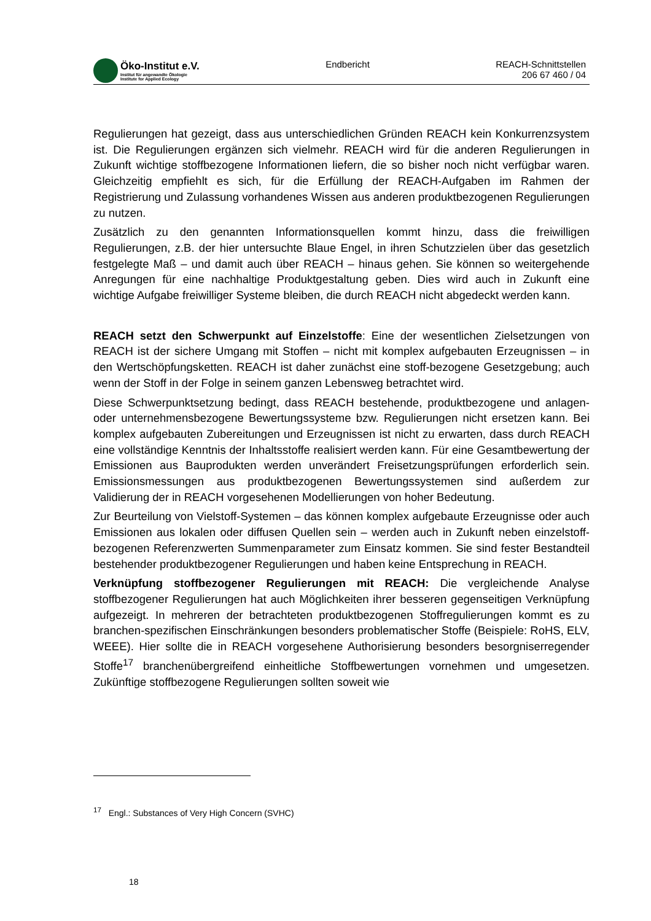Öko-Institut e.V.
Institut für angewandte Ökologie
Institute for Applied Ecology
Endbericht REACH-Schnittstellen
206 67 460 / 04
Regulierungen hat gezeigt, dass aus unterschiedlichen Gründen REACH kein Konkurrenzsystem ist. Die Regulierungen ergänzen sich vielmehr. REACH wird für die anderen Regulierungen in Zukunft wichtige stoffbezogene Informationen liefern, die so bisher noch nicht verfügbar waren. Gleichzeitig empfiehlt es sich, für die Erfüllung der REACH-Aufgaben im Rahmen der Registrierung und Zulassung vorhandenes Wissen aus anderen produktbezogenen Regulierungen zu nutzen.
Zusätzlich zu den genannten Informationsquellen kommt hinzu, dass die freiwilligen Regulierungen, z.B. der hier untersuchte Blaue Engel, in ihren Schutzzielen über das gesetzlich festgelegte Maß – und damit auch über REACH – hinaus gehen. Sie können so weitergehende Anregungen für eine nachhaltige Produktgestaltung geben. Dies wird auch in Zukunft eine wichtige Aufgabe freiwilliger Systeme bleiben, die durch REACH nicht abgedeckt werden kann.
REACH setzt den Schwerpunkt auf Einzelstoffe: Eine der wesentlichen Zielsetzungen von REACH ist der sichere Umgang mit Stoffen – nicht mit komplex aufgebauten Erzeugnissen – in den Wertschöpfungsketten. REACH ist daher zunächst eine stoff-bezogene Gesetzgebung; auch wenn der Stoff in der Folge in seinem ganzen Lebensweg betrachtet wird.
Diese Schwerpunktsetzung bedingt, dass REACH bestehende, produktbezogene und anlagen- oder unternehmensbezogene Bewertungssysteme bzw. Regulierungen nicht ersetzen kann. Bei komplex aufgebauten Zubereitungen und Erzeugnissen ist nicht zu erwarten, dass durch REACH eine vollständige Kenntnis der Inhaltsstoffe realisiert werden kann. Für eine Gesamtbewertung der Emissionen aus Bauprodukten werden unverändert Freisetzungsprüfungen erforderlich sein. Emissionsmessungen aus produktbezogenen Bewertungssystemen sind außerdem zur Validierung der in REACH vorgesehenen Modellierungen von hoher Bedeutung.
Zur Beurteilung von Vielstoff-Systemen – das können komplex aufgebaute Erzeugnisse oder auch Emissionen aus lokalen oder diffusen Quellen sein – werden auch in Zukunft neben einzelstoff-bezogenen Referenzwerten Summenparameter zum Einsatz kommen. Sie sind fester Bestandteil bestehender produktbezogener Regulierungen und haben keine Entsprechung in REACH.
Verknüpfung stoffbezogener Regulierungen mit REACH: Die vergleichende Analyse stoffbezogener Regulierungen hat auch Möglichkeiten ihrer besseren gegenseitigen Verknüpfung aufgezeigt. In mehreren der betrachteten produktbezogenen Stoffregulierungen kommt es zu branchen-spezifischen Einschränkungen besonders problematischer Stoffe (Beispiele: RoHS, ELV, WEEE). Hier sollte die in REACH vorgesehene Authorisierung besonders besorgniserregender Stoffe<sup>17</sup> branchenübergreifend einheitliche Stoffbewertungen vornehmen und umgesetzen. Zukünftige stoffbezogene Regulierungen sollten soweit wie
<sup>17</sup> Engl.: Substances of Very High Concern (SVHC)
18